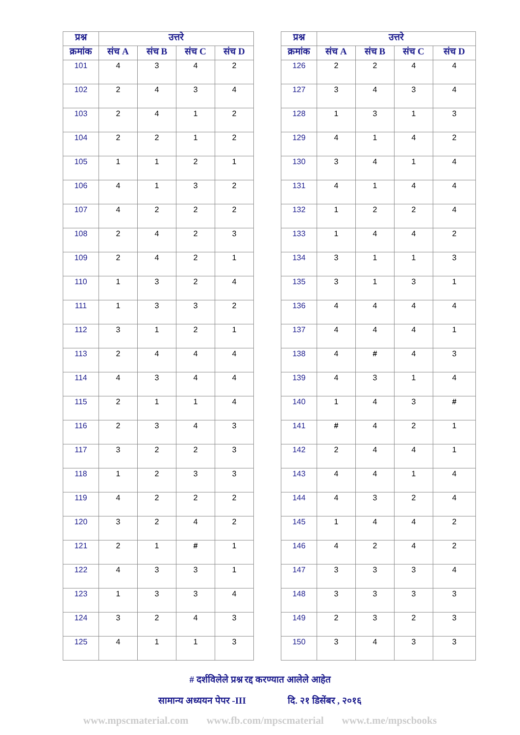| प्रश्न | उत्तरे | | | |
| --- | --- | --- | --- | --- |
| क्रमांक | संच A | संच B | संच C | संच D |
| 101 | 4 | 3 | 4 | 2 |
| 102 | 2 | 4 | 3 | 4 |
| 103 | 2 | 4 | 1 | 2 |
| 104 | 2 | 2 | 1 | 2 |
| 105 | 1 | 1 | 2 | 1 |
| 106 | 4 | 1 | 3 | 2 |
| 107 | 4 | 2 | 2 | 2 |
| 108 | 2 | 4 | 2 | 3 |
| 109 | 2 | 4 | 2 | 1 |
| 110 | 1 | 3 | 2 | 4 |
| 111 | 1 | 3 | 3 | 2 |
| 112 | 3 | 1 | 2 | 1 |
| 113 | 2 | 4 | 4 | 4 |
| 114 | 4 | 3 | 4 | 4 |
| 115 | 2 | 1 | 1 | 4 |
| 116 | 2 | 3 | 4 | 3 |
| 117 | 3 | 2 | 2 | 3 |
| 118 | 1 | 2 | 3 | 3 |
| 119 | 4 | 2 | 2 | 2 |
| 120 | 3 | 2 | 4 | 2 |
| 121 | 2 | 1 | # | 1 |
| 122 | 4 | 3 | 3 | 1 |
| 123 | 1 | 3 | 3 | 4 |
| 124 | 3 | 2 | 4 | 3 |
| 125 | 4 | 1 | 1 | 3 |
| प्रश्न | उत्तरे | | | |
| --- | --- | --- | --- | --- |
| क्रमांक | संच A | संच B | संच C | संच D |
| 126 | 2 | 2 | 4 | 4 |
| 127 | 3 | 4 | 3 | 4 |
| 128 | 1 | 3 | 1 | 3 |
| 129 | 4 | 1 | 4 | 2 |
| 130 | 3 | 4 | 1 | 4 |
| 131 | 4 | 1 | 4 | 4 |
| 132 | 1 | 2 | 2 | 4 |
| 133 | 1 | 4 | 4 | 2 |
| 134 | 3 | 1 | 1 | 3 |
| 135 | 3 | 1 | 3 | 1 |
| 136 | 4 | 4 | 4 | 4 |
| 137 | 4 | 4 | 4 | 1 |
| 138 | 4 | # | 4 | 3 |
| 139 | 4 | 3 | 1 | 4 |
| 140 | 1 | 4 | 3 | # |
| 141 | # | 4 | 2 | 1 |
| 142 | 2 | 4 | 4 | 1 |
| 143 | 4 | 4 | 1 | 4 |
| 144 | 4 | 3 | 2 | 4 |
| 145 | 1 | 4 | 4 | 2 |
| 146 | 4 | 2 | 4 | 2 |
| 147 | 3 | 3 | 3 | 4 |
| 148 | 3 | 3 | 3 | 3 |
| 149 | 2 | 3 | 2 | 3 |
| 150 | 3 | 4 | 3 | 3 |
# दर्शविलेले प्रश्न रद्द करण्यात आलेले आहेत
सामान्य अध्ययन पेपर -III दि. २१ डिसेंबर , २०१६
www.mpscmaterial.com www.fb.com/mpscmaterial www.t.me/mpscbooks